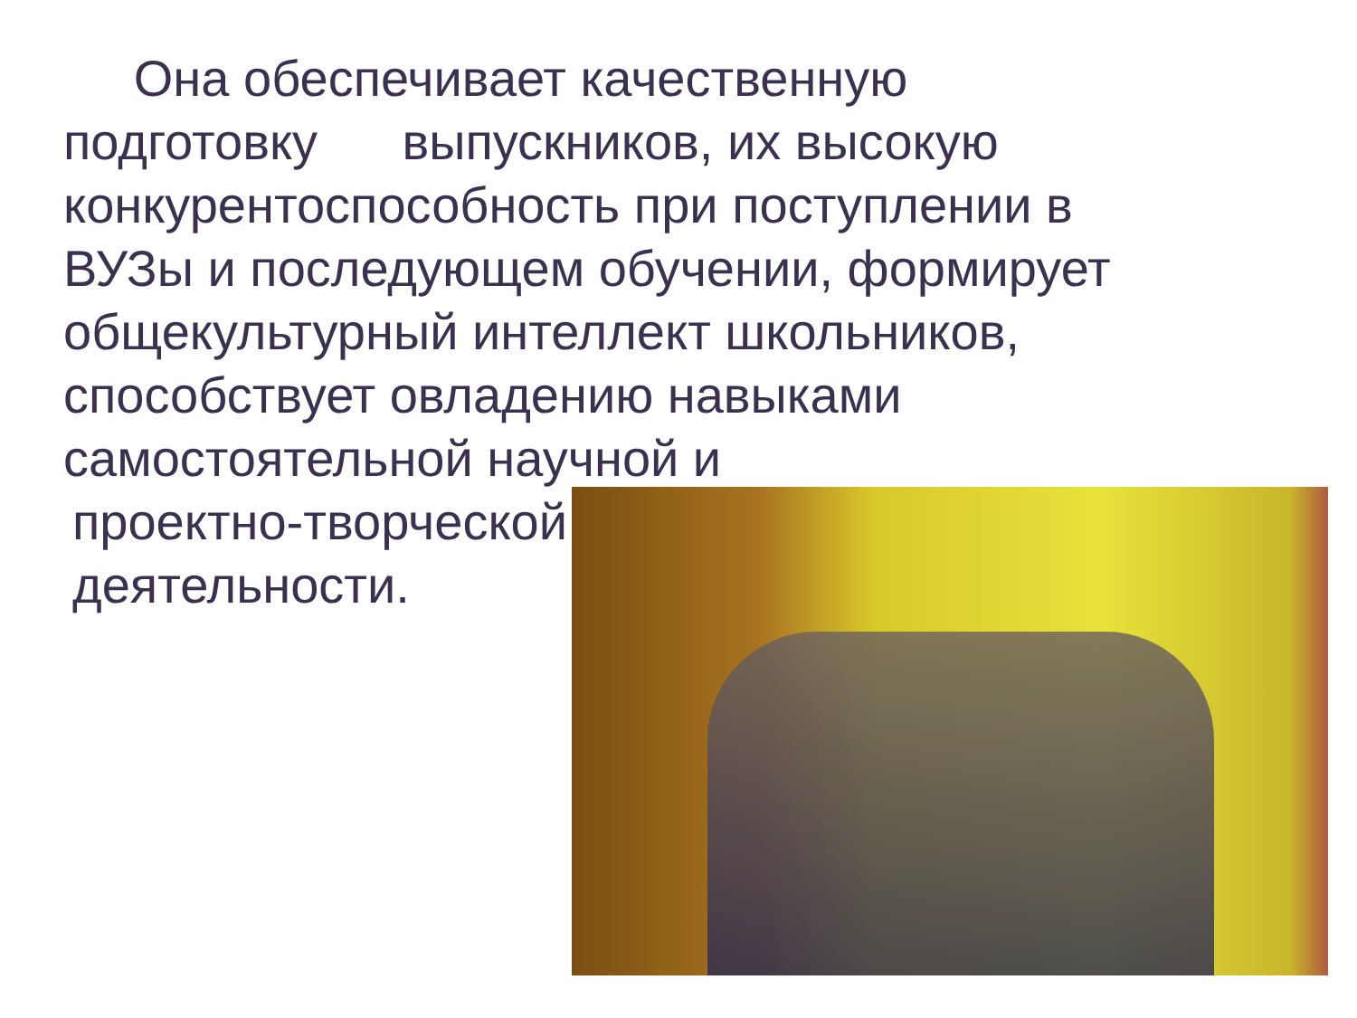Она обеспечивает качественную подготовку выпускников, их высокую конкурентоспособность при поступлении в ВУЗы и последующем обучении, формирует общекультурный интеллект школьников, способствует овладению навыками самостоятельной научной и
проектно-творческой
деятельности.